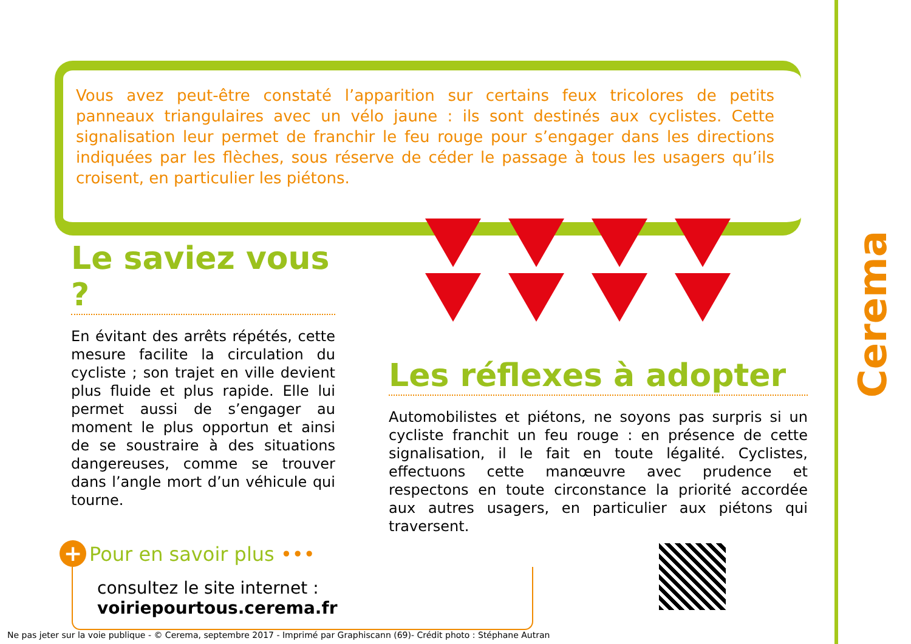Vous avez peut-être constaté l’apparition sur certains feux tricolores de petits panneaux triangulaires avec un vélo jaune : ils sont destinés aux cyclistes. Cette signalisation leur permet de franchir le feu rouge pour s’engager dans les directions indiquées par les flèches, sous réserve de céder le passage à tous les usagers qu’ils croisent, en particulier les piétons.
Le saviez vous ?
En évitant des arrêts répétés, cette mesure facilite la circulation du cycliste ; son trajet en ville devient plus fluide et plus rapide. Elle lui permet aussi de s’engager au moment le plus opportun et ainsi de se soustraire à des situations dangereuses, comme se trouver dans l’angle mort d’un véhicule qui tourne.
Les réflexes à adopter
Automobilistes et piétons, ne soyons pas surpris si un cycliste franchit un feu rouge : en présence de cette signalisation, il le fait en toute légalité. Cyclistes, effectuons cette manœuvre avec prudence et respectons en toute circonstance la priorité accordée aux autres usagers, en particulier aux piétons qui traversent.
+ Pour en savoir plus •••
consultez le site internet : voiriepourtous.cerema.fr
Cerema
Ne pas jeter sur la voie publique - © Cerema, septembre 2017 - Imprimé par Graphiscann (69)- Crédit photo : Stéphane Autran